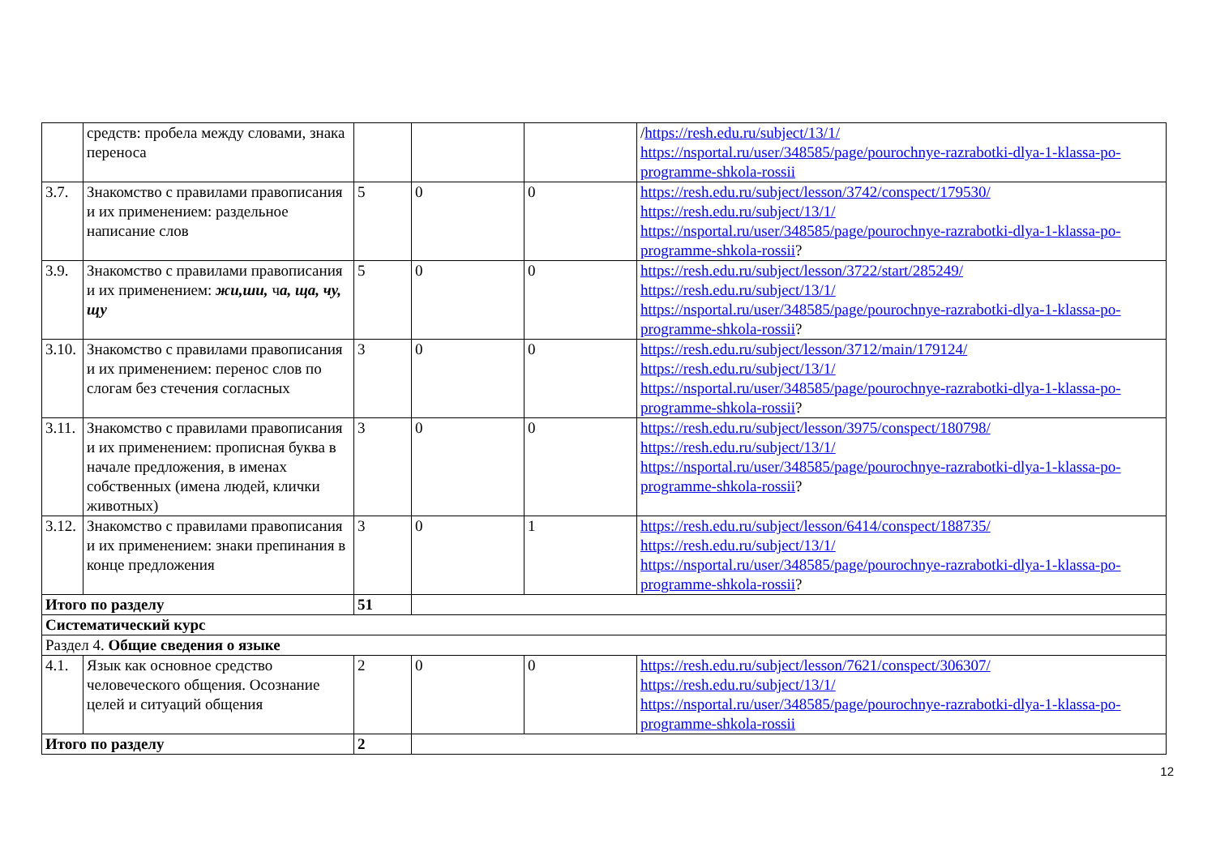| | средств: пробела между словами, знака переноса | | | | / https://resh.edu.ru/subject/13/1/ https://nsportal.ru/user/348585/page/pourochnye-razrabotki-dlya-1-klassa-po-programme-shkola-rossii |
| 3.7. | Знакомство с правилами правописания и их применением: раздельное написание слов | 5 | 0 | 0 | https://resh.edu.ru/subject/lesson/3742/conspect/179530/ https://resh.edu.ru/subject/13/1/ https://nsportal.ru/user/348585/page/pourochnye-razrabotki-dlya-1-klassa-po-programme-shkola-rossii ? |
| 3.9. | Знакомство с правилами правописания и их применением: жи,ши, ч а, ща, чу, щу | 5 | 0 | 0 | https://resh.edu.ru/subject/lesson/3722/start/285249/ https://resh.edu.ru/subject/13/1/ https://nsportal.ru/user/348585/page/pourochnye-razrabotki-dlya-1-klassa-po-programme-shkola-rossii ? |
| 3.10. | Знакомство с правилами правописания и их применением: перенос слов по слогам без стечения согласных | 3 | 0 | 0 | https://resh.edu.ru/subject/lesson/3712/main/179124/ https://resh.edu.ru/subject/13/1/ https://nsportal.ru/user/348585/page/pourochnye-razrabotki-dlya-1-klassa-po-programme-shkola-rossii ? |
| 3.11. | Знакомство с правилами правописания и их применением: прописная буква в начале предложения, в именах собственных (имена людей, клички животных) | 3 | 0 | 0 | https://resh.edu.ru/subject/lesson/3975/conspect/180798/ https://resh.edu.ru/subject/13/1/ https://nsportal.ru/user/348585/page/pourochnye-razrabotki-dlya-1-klassa-po-programme-shkola-rossii ? |
| 3.12. | Знакомство с правилами правописания и их применением: знаки препинания в конце предложения | 3 | 0 | 1 | https://resh.edu.ru/subject/lesson/6414/conspect/188735/ https://resh.edu.ru/subject/13/1/ https://nsportal.ru/user/348585/page/pourochnye-razrabotki-dlya-1-klassa-po-programme-shkola-rossii ? |
| Итого по разделу | | 51 | | | |
| Систематический курс | | | | | |
| Раздел 4. Общие сведения о языке | | | | | |
| 4.1. | Язык как основное средство человеческого общения. Осознание целей и ситуаций общения | 2 | 0 | 0 | https://resh.edu.ru/subject/lesson/7621/conspect/306307/ https://resh.edu.ru/subject/13/1/ https://nsportal.ru/user/348585/page/pourochnye-razrabotki-dlya-1-klassa-po-programme-shkola-rossii |
| Итого по разделу | | 2 | | | |
12